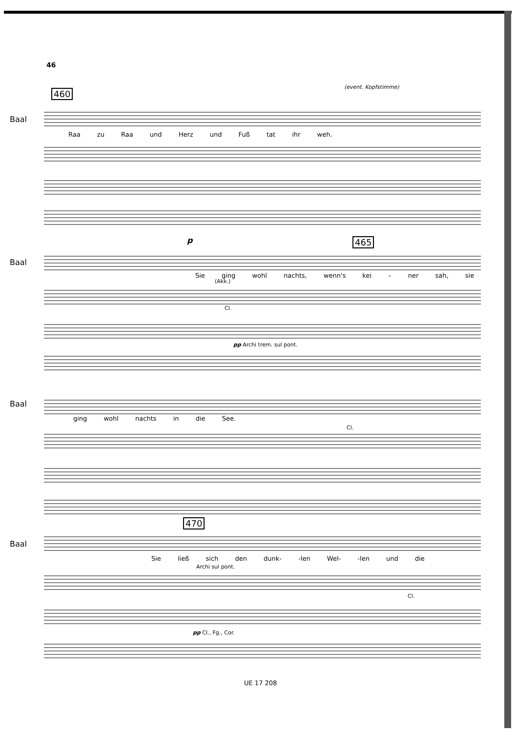46
(event. Kopfstimme)
460
Baal
Raa zu Raa und Herz und Fuß tat ihr weh.
465
Baal
p
Sie ging wohl nachts, wenn's kei – ner sah, sie
(Akk.)
Cl.
pp Archi trem. sul pont.
Baal
ging wohl nachts in die See.
Cl.
470
Baal
Sie ließ sich den dunk- -len Wel- -len und die
Archi sul pont.
Cl.
pp Cl., Fg., Cor.
UE 17 208